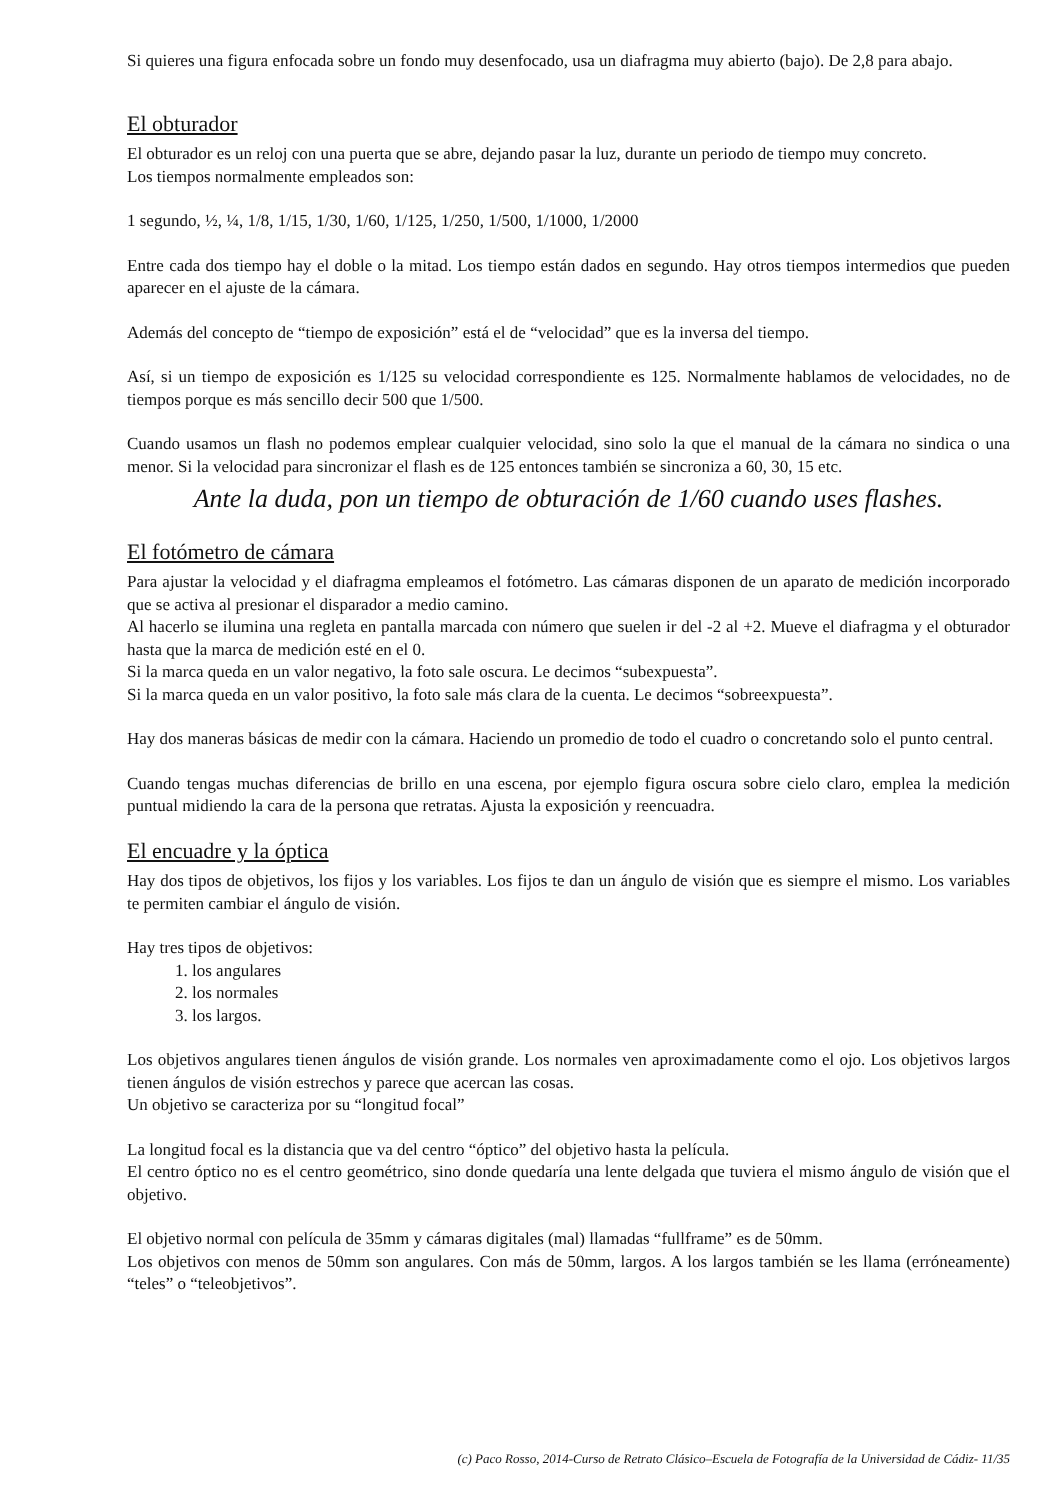Si quieres una figura enfocada sobre un fondo muy desenfocado, usa un diafragma muy abierto (bajo). De 2,8 para abajo.
El obturador
El obturador es un reloj con una puerta que se abre, dejando pasar la luz, durante un periodo de tiempo muy concreto.
Los tiempos normalmente empleados son:
1 segundo, ½, ¼, 1/8, 1/15, 1/30, 1/60, 1/125, 1/250, 1/500, 1/1000, 1/2000
Entre cada dos tiempo hay el doble o la mitad. Los tiempo están dados en segundo. Hay otros tiempos intermedios que pueden aparecer en el ajuste de la cámara.
Además del concepto de “tiempo de exposición” está el de “velocidad” que es la inversa del tiempo.
Así, si un tiempo de exposición es 1/125 su velocidad correspondiente es 125. Normalmente hablamos de velocidades, no de tiempos porque es más sencillo decir 500 que 1/500.
Cuando usamos un flash no podemos emplear cualquier velocidad, sino solo la que el manual de la cámara no sindica o una menor. Si la velocidad para sincronizar el flash es de 125 entonces también se sincroniza a 60, 30, 15 etc.
Ante la duda, pon un tiempo de obturación de 1/60 cuando uses flashes.
El fotómetro de cámara
Para ajustar la velocidad y el diafragma empleamos el fotómetro. Las cámaras disponen de un aparato de medición incorporado que se activa al presionar el disparador a medio camino.
Al hacerlo se ilumina una regleta en pantalla marcada con número que suelen ir del -2 al +2. Mueve el diafragma y el obturador hasta que la marca de medición esté en el 0.
Si la marca queda en un valor negativo, la foto sale oscura. Le decimos “subexpuesta”.
Si la marca queda en un valor positivo, la foto sale más clara de la cuenta. Le decimos “sobreexpuesta”.
Hay dos maneras básicas de medir con la cámara. Haciendo un promedio de todo el cuadro o concretando solo el punto central.
Cuando tengas muchas diferencias de brillo en una escena, por ejemplo figura oscura sobre cielo claro, emplea la medición puntual midiendo la cara de la persona que retratas. Ajusta la exposición y reencuadra.
El encuadre y la óptica
Hay dos tipos de objetivos, los fijos y los variables. Los fijos te dan un ángulo de visión que es siempre el mismo. Los variables te permiten cambiar el ángulo de visión.
Hay tres tipos de objetivos:
1. los angulares
2. los normales
3. los largos.
Los objetivos angulares tienen ángulos de visión grande. Los normales ven aproximadamente como el ojo. Los objetivos largos tienen ángulos de visión estrechos y parece que acercan las cosas.
Un objetivo se caracteriza por su “longitud focal”
La longitud focal es la distancia que va del centro “óptico” del objetivo hasta la película.
El centro óptico no es el centro geométrico, sino donde quedaría una lente delgada que tuviera el mismo ángulo de visión que el objetivo.
El objetivo normal con película de 35mm y cámaras digitales (mal) llamadas “fullframe” es de 50mm.
Los objetivos con menos de 50mm son angulares. Con más de 50mm, largos. A los largos también se les llama (erróneamente) “teles” o “teleobjetivos”.
(c) Paco Rosso, 2014-Curso de Retrato Clásico–Escuela de Fotografía de la Universidad de Cádiz- 11/35